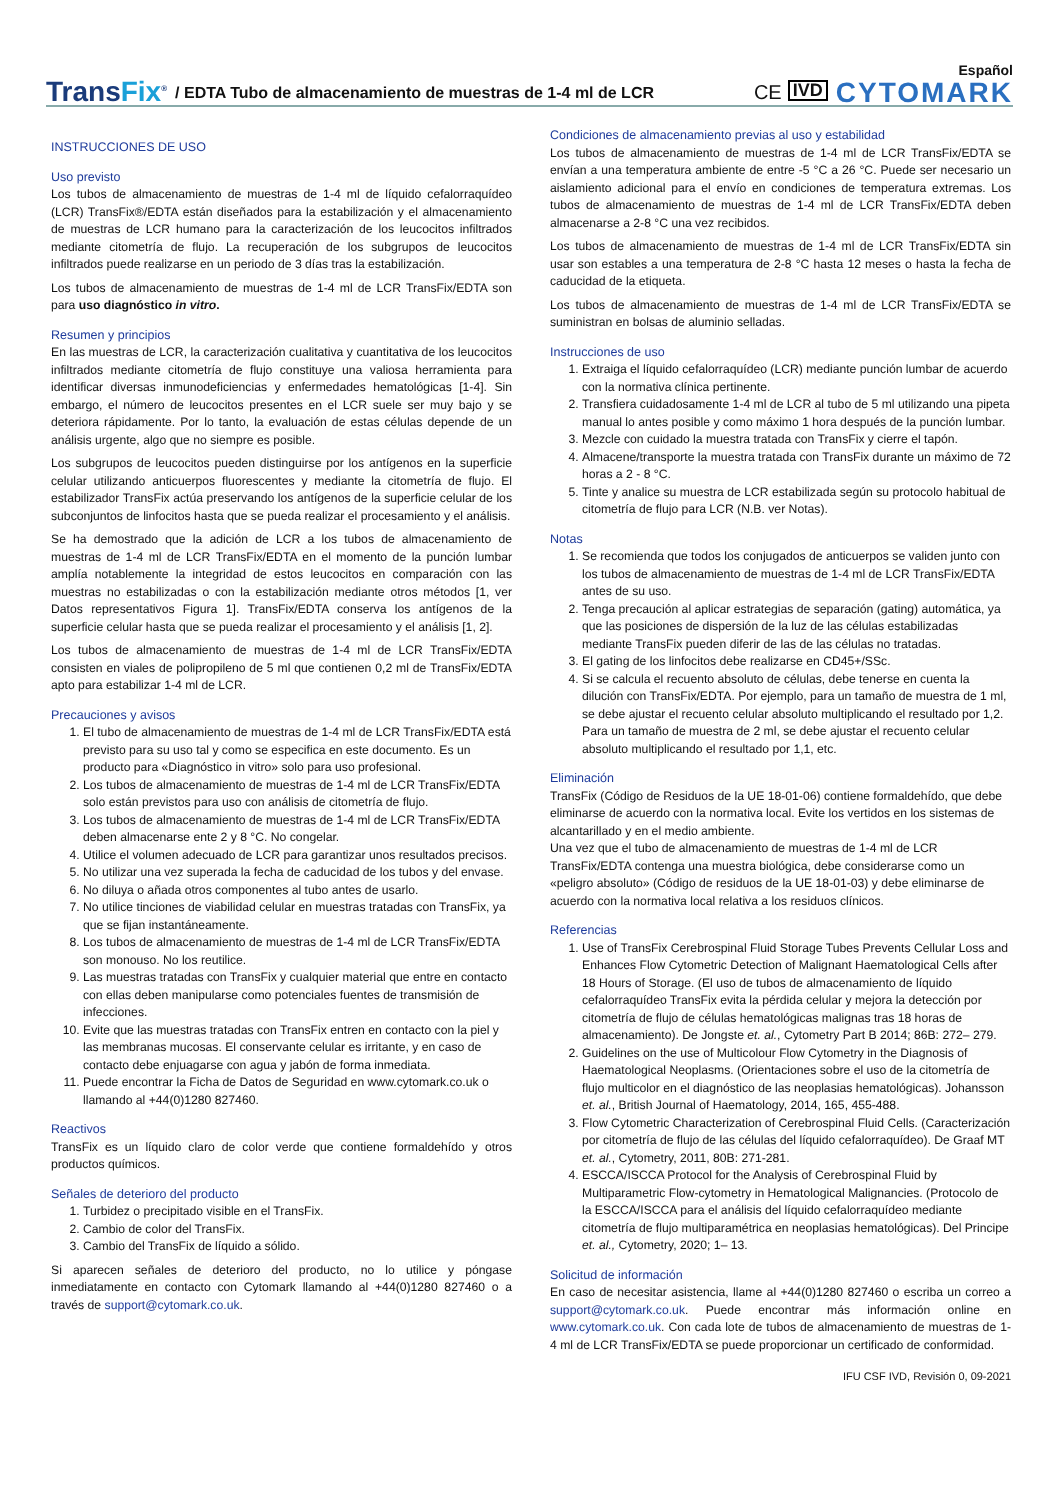Español
TransFix<sup>®</sup>
/ EDTA Tubo de almacenamiento de muestras de 1-4 ml de LCR
CE
IVD
CYTOMARK
INSTRUCCIONES DE USO
Uso previsto
Los tubos de almacenamiento de muestras de 1-4 ml de líquido cefalorraquídeo (LCR) TransFix®/EDTA están diseñados para la estabilización y el almacenamiento de muestras de LCR humano para la caracterización de los leucocitos infiltrados mediante citometría de flujo. La recuperación de los subgrupos de leucocitos infiltrados puede realizarse en un periodo de 3 días tras la estabilización.
Los tubos de almacenamiento de muestras de 1-4 ml de LCR TransFix/EDTA son para uso diagnóstico in vitro.
Resumen y principios
En las muestras de LCR, la caracterización cualitativa y cuantitativa de los leucocitos infiltrados mediante citometría de flujo constituye una valiosa herramienta para identificar diversas inmunodeficiencias y enfermedades hematológicas [1-4]. Sin embargo, el número de leucocitos presentes en el LCR suele ser muy bajo y se deteriora rápidamente. Por lo tanto, la evaluación de estas células depende de un análisis urgente, algo que no siempre es posible.
Los subgrupos de leucocitos pueden distinguirse por los antígenos en la superficie celular utilizando anticuerpos fluorescentes y mediante la citometría de flujo. El estabilizador TransFix actúa preservando los antígenos de la superficie celular de los subconjuntos de linfocitos hasta que se pueda realizar el procesamiento y el análisis.
Se ha demostrado que la adición de LCR a los tubos de almacenamiento de muestras de 1-4 ml de LCR TransFix/EDTA en el momento de la punción lumbar amplía notablemente la integridad de estos leucocitos en comparación con las muestras no estabilizadas o con la estabilización mediante otros métodos [1, ver Datos representativos Figura 1]. TransFix/EDTA conserva los antígenos de la superficie celular hasta que se pueda realizar el procesamiento y el análisis [1, 2].
Los tubos de almacenamiento de muestras de 1-4 ml de LCR TransFix/EDTA consisten en viales de polipropileno de 5 ml que contienen 0,2 ml de TransFix/EDTA apto para estabilizar 1-4 ml de LCR.
Precauciones y avisos
1. El tubo de almacenamiento de muestras de 1-4 ml de LCR TransFix/EDTA está previsto para su uso tal y como se especifica en este documento. Es un producto para «Diagnóstico in vitro» solo para uso profesional.
2. Los tubos de almacenamiento de muestras de 1-4 ml de LCR TransFix/EDTA solo están previstos para uso con análisis de citometría de flujo.
3. Los tubos de almacenamiento de muestras de 1-4 ml de LCR TransFix/EDTA deben almacenarse ente 2 y 8 °C. No congelar.
4. Utilice el volumen adecuado de LCR para garantizar unos resultados precisos.
5. No utilizar una vez superada la fecha de caducidad de los tubos y del envase.
6. No diluya o añada otros componentes al tubo antes de usarlo.
7. No utilice tinciones de viabilidad celular en muestras tratadas con TransFix, ya que se fijan instantáneamente.
8. Los tubos de almacenamiento de muestras de 1-4 ml de LCR TransFix/EDTA son monouso. No los reutilice.
9. Las muestras tratadas con TransFix y cualquier material que entre en contacto con ellas deben manipularse como potenciales fuentes de transmisión de infecciones.
10. Evite que las muestras tratadas con TransFix entren en contacto con la piel y las membranas mucosas. El conservante celular es irritante, y en caso de contacto debe enjuagarse con agua y jabón de forma inmediata.
11. Puede encontrar la Ficha de Datos de Seguridad en www.cytomark.co.uk o llamando al +44(0)1280 827460.
Reactivos
TransFix es un líquido claro de color verde que contiene formaldehído y otros productos químicos.
Señales de deterioro del producto
1. Turbidez o precipitado visible en el TransFix.
2. Cambio de color del TransFix.
3. Cambio del TransFix de líquido a sólido.
Si aparecen señales de deterioro del producto, no lo utilice y póngase inmediatamente en contacto con Cytomark llamando al +44(0)1280 827460 o a través de support@cytomark.co.uk.
Condiciones de almacenamiento previas al uso y estabilidad
Los tubos de almacenamiento de muestras de 1-4 ml de LCR TransFix/EDTA se envían a una temperatura ambiente de entre -5 °C a 26 °C. Puede ser necesario un aislamiento adicional para el envío en condiciones de temperatura extremas. Los tubos de almacenamiento de muestras de 1-4 ml de LCR TransFix/EDTA deben almacenarse a 2-8 °C una vez recibidos.
Los tubos de almacenamiento de muestras de 1-4 ml de LCR TransFix/EDTA sin usar son estables a una temperatura de 2-8 °C hasta 12 meses o hasta la fecha de caducidad de la etiqueta.
Los tubos de almacenamiento de muestras de 1-4 ml de LCR TransFix/EDTA se suministran en bolsas de aluminio selladas.
Instrucciones de uso
1. Extraiga el líquido cefalorraquídeo (LCR) mediante punción lumbar de acuerdo con la normativa clínica pertinente.
2. Transfiera cuidadosamente 1-4 ml de LCR al tubo de 5 ml utilizando una pipeta manual lo antes posible y como máximo 1 hora después de la punción lumbar.
3. Mezcle con cuidado la muestra tratada con TransFix y cierre el tapón.
4. Almacene/transporte la muestra tratada con TransFix durante un máximo de 72 horas a 2 - 8 °C.
5. Tinte y analice su muestra de LCR estabilizada según su protocolo habitual de citometría de flujo para LCR (N.B. ver Notas).
Notas
1. Se recomienda que todos los conjugados de anticuerpos se validen junto con los tubos de almacenamiento de muestras de 1-4 ml de LCR TransFix/EDTA antes de su uso.
2. Tenga precaución al aplicar estrategias de separación (gating) automática, ya que las posiciones de dispersión de la luz de las células estabilizadas mediante TransFix pueden diferir de las de las células no tratadas.
3. El gating de los linfocitos debe realizarse en CD45+/SSc.
4. Si se calcula el recuento absoluto de células, debe tenerse en cuenta la dilución con TransFix/EDTA. Por ejemplo, para un tamaño de muestra de 1 ml, se debe ajustar el recuento celular absoluto multiplicando el resultado por 1,2. Para un tamaño de muestra de 2 ml, se debe ajustar el recuento celular absoluto multiplicando el resultado por 1,1, etc.
Eliminación
TransFix (Código de Residuos de la UE 18-01-06) contiene formaldehído, que debe eliminarse de acuerdo con la normativa local. Evite los vertidos en los sistemas de alcantarillado y en el medio ambiente.
Una vez que el tubo de almacenamiento de muestras de 1-4 ml de LCR TransFix/EDTA contenga una muestra biológica, debe considerarse como un «peligro absoluto» (Código de residuos de la UE 18-01-03) y debe eliminarse de acuerdo con la normativa local relativa a los residuos clínicos.
Referencias
1. Use of TransFix Cerebrospinal Fluid Storage Tubes Prevents Cellular Loss and Enhances Flow Cytometric Detection of Malignant Haematological Cells after 18 Hours of Storage. (El uso de tubos de almacenamiento de líquido cefalorraquídeo TransFix evita la pérdida celular y mejora la detección por citometría de flujo de células hematológicas malignas tras 18 horas de almacenamiento). De Jongste et. al., Cytometry Part B 2014; 86B: 272– 279.
2. Guidelines on the use of Multicolour Flow Cytometry in the Diagnosis of Haematological Neoplasms. (Orientaciones sobre el uso de la citometría de flujo multicolor en el diagnóstico de las neoplasias hematológicas). Johansson et. al., British Journal of Haematology, 2014, 165, 455-488.
3. Flow Cytometric Characterization of Cerebrospinal Fluid Cells. (Caracterización por citometría de flujo de las células del líquido cefalorraquídeo). De Graaf MT et. al., Cytometry, 2011, 80B: 271-281.
4. ESCCA/ISCCA Protocol for the Analysis of Cerebrospinal Fluid by Multiparametric Flow-cytometry in Hematological Malignancies. (Protocolo de la ESCCA/ISCCA para el análisis del líquido cefalorraquídeo mediante citometría de flujo multiparamétrica en neoplasias hematológicas). Del Principe et. al., Cytometry, 2020; 1– 13.
Solicitud de información
En caso de necesitar asistencia, llame al +44(0)1280 827460 o escriba un correo a support@cytomark.co.uk. Puede encontrar más información online en www.cytomark.co.uk. Con cada lote de tubos de almacenamiento de muestras de 1-4 ml de LCR TransFix/EDTA se puede proporcionar un certificado de conformidad.
IFU CSF IVD, Revisión 0, 09-2021